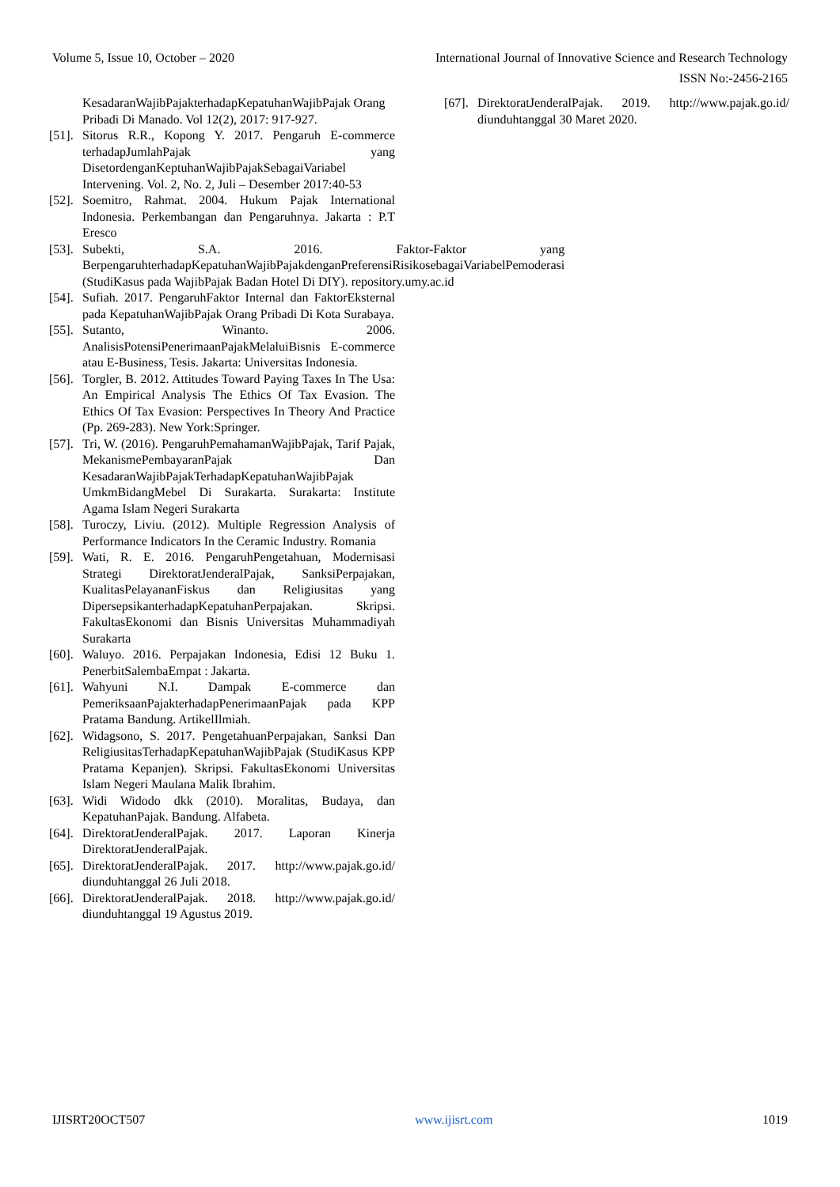Volume 5, Issue 10, October – 2020 International Journal of Innovative Science and Research Technology
ISSN No:-2456-2165
KesadaranWajibPajakterhadapKepatuhanWajibPajak Orang Pribadi Di Manado. Vol 12(2), 2017: 917-927.
[51]. Sitorus R.R., Kopong Y. 2017. Pengaruh E-commerce terhadapJumlahPajak yang DisetordenganKeptuhanWajibPajakSebagaiVariabel Intervening. Vol. 2, No. 2, Juli – Desember 2017:40-53
[52]. Soemitro, Rahmat. 2004. Hukum Pajak International Indonesia. Perkembangan dan Pengaruhnya. Jakarta : P.T Eresco
[53]. Subekti, S.A. 2016. Faktor-Faktor yang BerpengaruhterhadapKepatuhanWajibPajakdenganPreferensiRisikosebagaiVariabelPemoderasi (StudiKasus pada WajibPajak Badan Hotel Di DIY). repository.umy.ac.id
[54]. Sufiah. 2017. PengaruhFaktor Internal dan FaktorEksternal pada KepatuhanWajibPajak Orang Pribadi Di Kota Surabaya.
[55]. Sutanto, Winanto. 2006. AnalisisPotensiPenerimaanPajakMelaluiBisnis E-commerce atau E-Business, Tesis. Jakarta: Universitas Indonesia.
[56]. Torgler, B. 2012. Attitudes Toward Paying Taxes In The Usa: An Empirical Analysis The Ethics Of Tax Evasion. The Ethics Of Tax Evasion: Perspectives In Theory And Practice (Pp. 269-283). New York:Springer.
[57]. Tri, W. (2016). PengaruhPemahamanWajibPajak, Tarif Pajak, MekanismePembayaranPajak Dan KesadaranWajibPajakTerhadapKepatuhanWajibPajak UmkmBidangMebel Di Surakarta. Surakarta: Institute Agama Islam Negeri Surakarta
[58]. Turoczy, Liviu. (2012). Multiple Regression Analysis of Performance Indicators In the Ceramic Industry. Romania
[59]. Wati, R. E. 2016. PengaruhPengetahuan, Modernisasi Strategi DirektoratJenderalPajak, SanksiPerpajakan, KualitasPelayananFiskus dan Religiusitas yang DipersepsikanterhadapKepatuhanPerpajakan. Skripsi. FakultasEkonomi dan Bisnis Universitas Muhammadiyah Surakarta
[60]. Waluyo. 2016. Perpajakan Indonesia, Edisi 12 Buku 1. PenerbitSalembaEmpat : Jakarta.
[61]. Wahyuni N.I. Dampak E-commerce dan PemeriksaanPajakterhadapPenerimaanPajak pada KPP Pratama Bandung. ArtikelIlmiah.
[62]. Widagsono, S. 2017. PengetahuanPerpajakan, Sanksi Dan ReligiusitasTerhadapKepatuhanWajibPajak (StudiKasus KPP Pratama Kepanjen). Skripsi. FakultasEkonomi Universitas Islam Negeri Maulana Malik Ibrahim.
[63]. Widi Widodo dkk (2010). Moralitas, Budaya, dan KepatuhanPajak. Bandung. Alfabeta.
[64]. DirektoratJenderalPajak. 2017. Laporan Kinerja DirektoratJenderalPajak.
[65]. DirektoratJenderalPajak. 2017. http://www.pajak.go.id/ diunduhtanggal 26 Juli 2018.
[66]. DirektoratJenderalPajak. 2018. http://www.pajak.go.id/ diunduhtanggal 19 Agustus 2019.
[67]. DirektoratJenderalPajak. 2019. http://www.pajak.go.id/ diunduhtanggal 30 Maret 2020.
IJISRT20OCT507 www.ijisrt.com 1019